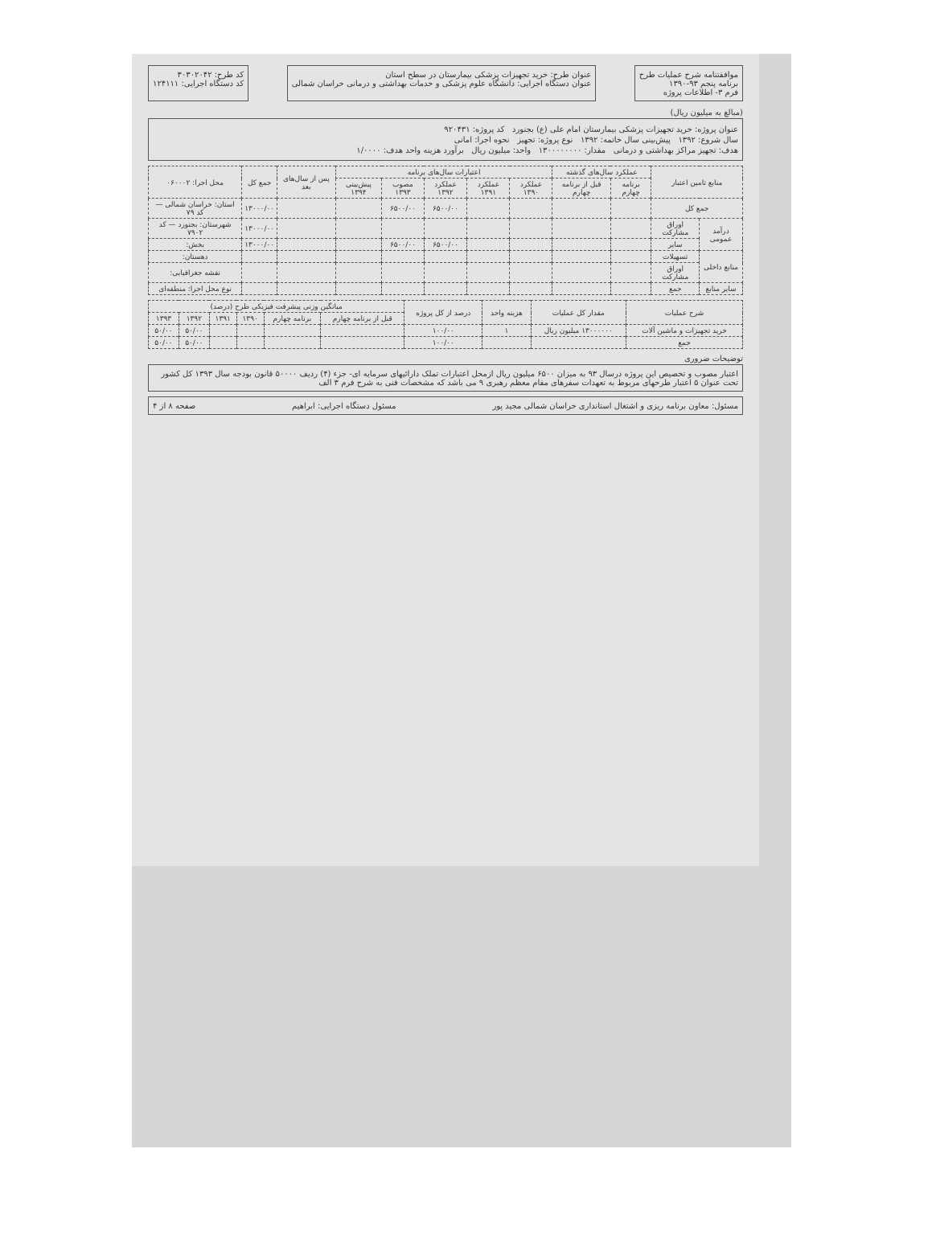موافقتنامه شرح عملیات طرح
برنامه پنجم ۹۳-۱۳۹۰
فرم ۳- اطلاعات پروژه
عنوان طرح: خرید تجهیزات پزشکی بیمارستان در سطح استان
عنوان دستگاه اجرایی: دانشگاه علوم پزشکی و خدمات بهداشتی و درمانی خراسان شمالی
کد طرح: ۳۰۳۰۲۰۴۲
کد دستگاه اجرایی: ۱۲۴۱۱۱
(مبالغ به میلیون ریال)
عنوان پروژه: خرید تجهیزات پزشکی بیمارستان امام علی (ع) بجنورد کد پروژه: ۹۲۰۴۳۱
سال شروع: ۱۳۹۲ پیش‌بینی سال خاتمه: ۱۳۹۲ نوع پروژه: تجهیز نحوه اجرا: امانی
هدف: تجهیز مراکز بهداشتی و درمانی مقدار: ۱۳۰۰۰۰۰۰۰۰ واحد: میلیون ریال برآورد هزینه واحد هدف: ۱/۰۰۰۰
| منابع تامین اعتبار | | عملکرد سال‌های گذشته | | اعتبارات سال‌های برنامه | | | | | پس از سال‌های بعد | جمع کل | محل اجرا: ۰۶۰۰۰۲ |
| --- | --- | --- | --- | --- | --- | --- | --- | --- | --- | --- | --- |
| | | برنامه چهارم | قبل از برنامه چهارم | عملکرد ۱۳۹۰ | عملکرد ۱۳۹۱ | عملکرد ۱۳۹۲ | مصوب ۱۳۹۳ | پیش‌بینی ۱۳۹۴ | | | |
| جمع کل | | | | | | ۶۵۰۰/۰۰ | ۶۵۰۰/۰۰ | | | ۱۳۰۰۰/۰۰ | استان: خراسان شمالی — کد ۷۹ |
| درآمد عمومی | اوراق مشارکت | | | | | | | | | ۱۳۰۰۰/۰۰ | شهرستان: بجنورد — کد ۷۹۰۲ |
| | سایر | | | | | ۶۵۰۰/۰۰ | ۶۵۰۰/۰۰ | | | ۱۳۰۰۰/۰۰ | بخش: |
| منابع داخلی | تسهیلات | | | | | | | | | | دهستان: |
| | اوراق مشارکت | | | | | | | | | | نقشه جغرافیایی: |
| سایر منابع | جمع | | | | | | | | | | نوع محل اجرا: منطقه‌ای |
| شرح عملیات | مقدار کل عملیات | هزینه واحد | درصد از کل پروژه | میانگین وزنی پیشرفت فیزیکی طرح (درصد) | | | | | |
| --- | --- | --- | --- | --- | --- | --- | --- | --- | --- |
| | | | | قبل از برنامه چهارم | برنامه چهارم | ۱۳۹۰ | ۱۳۹۱ | ۱۳۹۲ | ۱۳۹۳ |
| خرید تجهیزات و ماشین آلات | ۱۳۰۰۰۰۰۰ میلیون ریال | ۱ | ۱۰۰/۰۰ | | | | | ۵۰/۰۰ | ۵۰/۰۰ |
| جمع | | | ۱۰۰/۰۰ | | | | | ۵۰/۰۰ | ۵۰/۰۰ |
توضیحات ضروری
اعتبار مصوب و تخصیص این پروژه درسال ۹۳ به میزان ۶۵۰۰ میلیون ریال ازمحل اعتبارات تملک دارائیهای سرمایه ای- جزء (۴) ردیف ۵۰۰۰۰ قانون بودجه سال ۱۳۹۳ کل کشور تحت عنوان ۵ اعتبار طرحهای مربوط به تعهدات سفرهای مقام معظم رهبری ۹ می باشد که مشخصات فنی به شرح فرم ۳ الف
مسئول: معاون برنامه ریزی و اشتغال استانداری خراسان شمالی مجید پور مسئول دستگاه اجرایی: ابراهیم صفحه ۸ از ۴